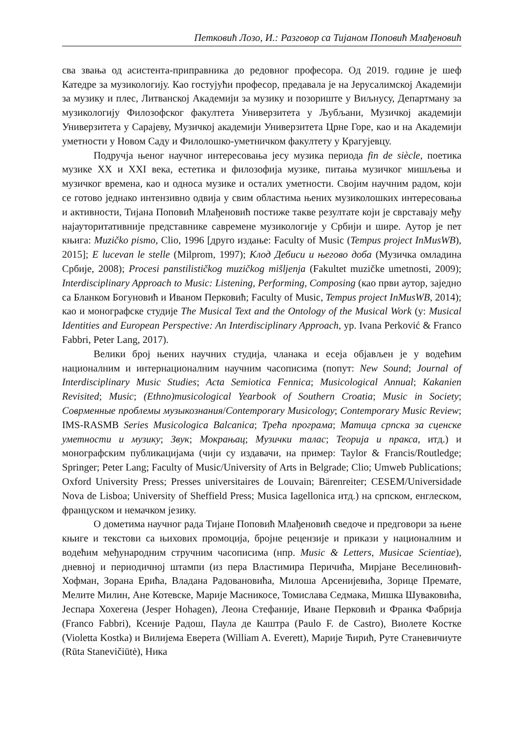Петковић Лозо, И.: Разговор са Тијаном Поповић Млађеновић
сва звања од асистента-приправника до редовног професора. Од 2019. године је шеф Катедре за музикологију. Као гостујући професор, предавала је на Јерусалимској Академији за музику и плес, Литванској Академији за музику и позориште у Виљнусу, Департману за музикологију Филозофског факултета Универзитета у Љубљани, Музичкој академији Универзитета у Сарајеву, Музичкој академији Универзитета Црне Горе, као и на Академији уметности у Новом Саду и Филолошко-уметничком факултету у Крагујевцу.
Подручја њеног научног интересовања јесу музика периода fin de siècle, поетика музике XX и XXI века, естетика и филозофија музике, питања музичког мишљења и музичког времена, као и односа музике и осталих уметности. Својим научним радом, који се готово једнако интензивно одвија у свим областима њених музиколошких интересовања и активности, Тијана Поповић Млађеновић постиже такве резултате који је сврставају међу најауторитативније представнике савремене музикологије у Србији и шире. Аутор је пет књига: Muzičko pismo, Clio, 1996 [друго издање: Faculty of Music (Tempus project InMusWB), 2015]; E lucevan le stelle (Milprom, 1997); Клод Дебиси и његово доба (Музичка омладина Србије, 2008); Procesi panstilističkog muzičkog mišljenja (Fakultet muzičke umetnosti, 2009); Interdisciplinary Approach to Music: Listening, Performing, Composing (као први аутор, заједно са Бланком Богуновић и Иваном Перковић; Faculty of Music, Tempus project InMusWB, 2014); као и монографске студије The Musical Text and the Ontology of the Musical Work (у: Musical Identities and European Perspective: An Interdisciplinary Approach, ур. Ivana Perković & Franco Fabbri, Peter Lang, 2017).
Велики број њених научних студија, чланака и есеја објављен је у водећим националним и интернационалним научним часописима (попут: New Sound; Journal of Interdisciplinary Music Studies; Acta Semiotica Fennica; Musicological Annual; Kakanien Revisited; Music; (Ethno)musicological Yearbook of Southern Croatia; Music in Society; Совpменные проблемы музыкознания/Contemporary Musicology; Contemporary Music Review; IMS-RASMB Series Musicologica Balcanica; Трећа програма; Матица српска за сценске уметности и музику; Звук; Мокрањац; Музички талас; Теорија и пракса, итд.) и монографским публикацијама (чији су издавачи, на пример: Taylor & Francis/Routledge; Springer; Peter Lang; Faculty of Music/University of Arts in Belgrade; Clio; Umweb Publications; Oxford University Press; Presses universitaires de Louvain; Bärenreiter; CESEM/Universidade Nova de Lisboa; University of Sheffield Press; Musica Iagellonica итд.) на српском, енглеском, француском и немачком језику.
О дометима научног рада Тијане Поповић Млађеновић сведоче и предговори за њене књиге и текстови са њихових промоција, бројне рецензије и прикази у националним и водећим међународним стручним часописима (нпр. Music & Letters, Musicae Scientiae), дневној и периодичној штампи (из пера Властимира Перичића, Мирјане Веселиновић-Хофман, Зорана Ерића, Владана Радовановића, Милоша Арсенијевића, Зорице Премате, Мелите Милин, Ане Котевске, Марије Масникосе, Томислава Седмака, Мишка Шуваковића, Јеспара Хохегена (Jesper Hohagen), Леона Стефаније, Иване Перковић и Франка Фабрија (Franco Fabbri), Ксеније Радош, Паула де Каштра (Paulo F. de Castro), Виолете Костке (Violetta Kostka) и Вилијема Еверета (William A. Everett), Марије Ћирић, Руте Станевичиуте (Rūta Stanevičiūtė), Ника